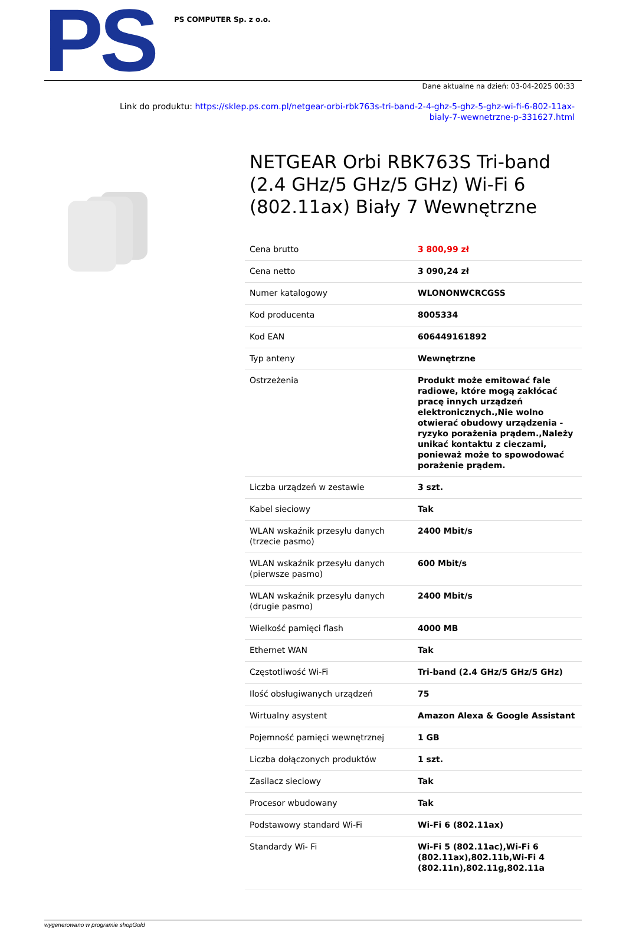PS
PS COMPUTER Sp. z o.o.
Dane aktualne na dzień: 03-04-2025 00:33
Link do produktu: https://sklep.ps.com.pl/netgear-orbi-rbk763s-tri-band-2-4-ghz-5-ghz-5-ghz-wi-fi-6-802-11ax-
bialy-7-wewnetrzne-p-331627.html
NETGEAR Orbi RBK763S Tri-band (2.4 GHz/5 GHz/5 GHz) Wi-Fi 6 (802.11ax) Biały 7 Wewnętrzne
| Cena brutto | 3 800,99 zł |
| Cena netto | 3 090,24 zł |
| Numer katalogowy | WLONONWCRCGSS |
| Kod producenta | 8005334 |
| Kod EAN | 606449161892 |
| Typ anteny | Wewnętrzne |
| Ostrzeżenia | Produkt może emitować fale radiowe, które mogą zakłócać pracę innych urządzeń elektronicznych.,Nie wolno otwierać obudowy urządzenia - ryzyko porażenia prądem.,Należy unikać kontaktu z cieczami, ponieważ może to spowodować porażenie prądem. |
| Liczba urządzeń w zestawie | 3 szt. |
| Kabel sieciowy | Tak |
| WLAN wskaźnik przesyłu danych (trzecie pasmo) | 2400 Mbit/s |
| WLAN wskaźnik przesyłu danych (pierwsze pasmo) | 600 Mbit/s |
| WLAN wskaźnik przesyłu danych (drugie pasmo) | 2400 Mbit/s |
| Wielkość pamięci flash | 4000 MB |
| Ethernet WAN | Tak |
| Częstotliwość Wi-Fi | Tri-band (2.4 GHz/5 GHz/5 GHz) |
| Ilość obsługiwanych urządzeń | 75 |
| Wirtualny asystent | Amazon Alexa & Google Assistant |
| Pojemność pamięci wewnętrznej | 1 GB |
| Liczba dołączonych produktów | 1 szt. |
| Zasilacz sieciowy | Tak |
| Procesor wbudowany | Tak |
| Podstawowy standard Wi-Fi | Wi-Fi 6 (802.11ax) |
| Standardy Wi- Fi | Wi-Fi 5 (802.11ac),Wi-Fi 6 (802.11ax),802.11b,Wi-Fi 4 (802.11n),802.11g,802.11a |
wygenerowano w programie shopGold